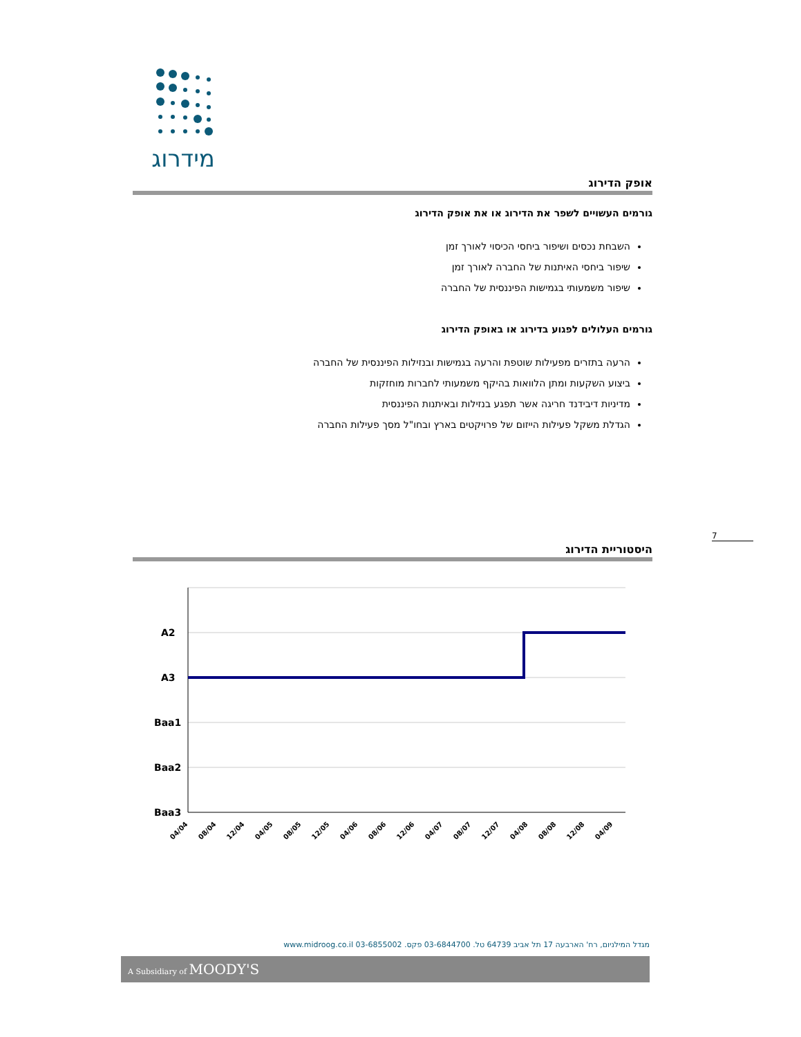מידרוג
אופק הדירוג
גורמים העשויים לשפר את הדירוג או את אופק הדירוג
השבחת נכסים ושיפור ביחסי הכיסוי לאורך זמן
שיפור ביחסי האיתנות של החברה לאורך זמן
שיפור משמעותי בגמישות הפיננסית של החברה
גורמים העלולים לפגוע בדירוג או באופק הדירוג
הרעה בתזרים מפעילות שוטפת והרעה בגמישות ובנזילות הפיננסית של החברה
ביצוע השקעות ומתן הלוואות בהיקף משמעותי לחברות מוחזקות
מדיניות דיבידנד חריגה אשר תפגע בנזילות ובאיתנות הפיננסית
הגדלת משקל פעילות הייזום של פרויקטים בארץ ובחו"ל מסך פעילות החברה
7
היסטוריית הדירוג
A2
A3
Baa1
Baa2
Baa3
04/04
08/04
12/04
04/05
08/05
12/05
04/06
08/06
12/06
04/07
08/07
12/07
04/08
08/08
12/08
04/09
מגדל המילניום, רח' הארבעה 17 תל אביב 64739 טל. 03-6844700 פקס. 03-6855002 www.midroog.co.il
A Subsidiary of MOODY'S